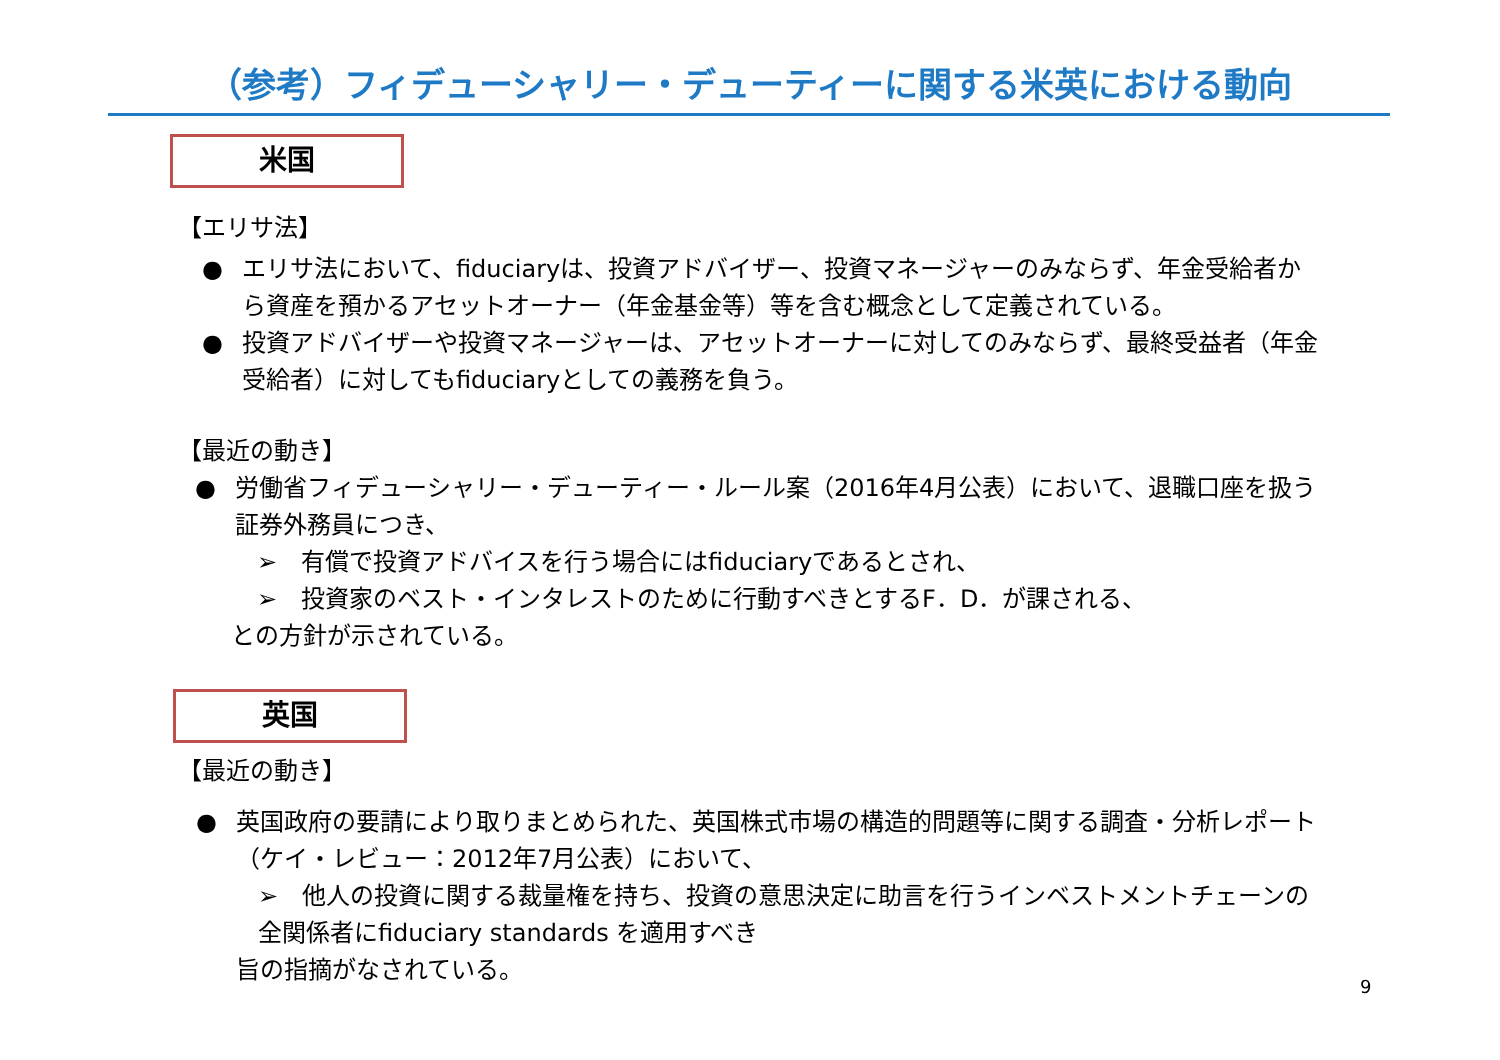（参考）フィデューシャリー・デューティーに関する米英における動向
米国
【エリサ法】
● エリサ法において、fiduciaryは、投資アドバイザー、投資マネージャーのみならず、年金受給者から資産を預かるアセットオーナー（年金基金等）等を含む概念として定義されている。
● 投資アドバイザーや投資マネージャーは、アセットオーナーに対してのみならず、最終受益者（年金受給者）に対してもfiduciaryとしての義務を負う。
【最近の動き】
● 労働省フィデューシャリー・デューティー・ルール案（2016年4月公表）において、退職口座を扱う証券外務員につき、
➢　有償で投資アドバイスを行う場合にはfiduciaryであるとされ、
➢　投資家のベスト・インタレストのために行動すべきとするF．D．が課される、
との方針が示されている。
英国
【最近の動き】
● 英国政府の要請により取りまとめられた、英国株式市場の構造的問題等に関する調査・分析レポート（ケイ・レビュー：2012年7月公表）において、
➢　他人の投資に関する裁量権を持ち、投資の意思決定に助言を行うインベストメントチェーンの全関係者にfiduciary standards を適用すべき
旨の指摘がなされている。
9